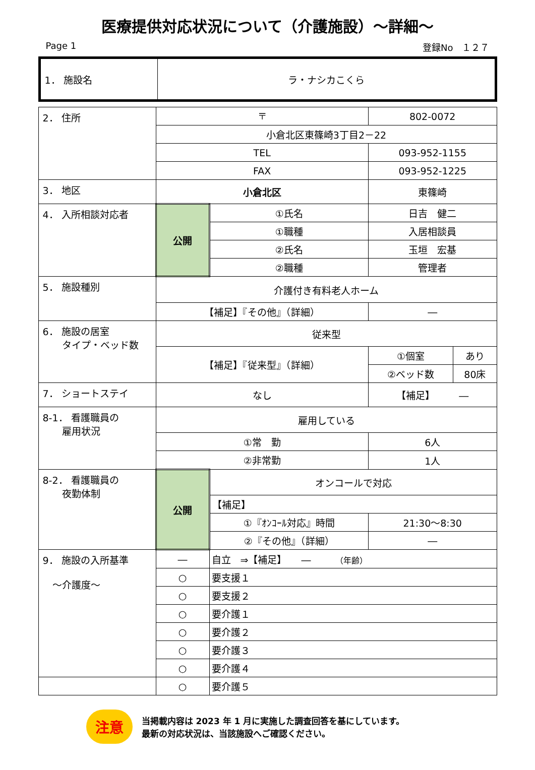医療提供対応状況について（介護施設）～詳細～
Page 1 登録No　１２７
| 1． 施設名 | ラ・ナシカこくら |
| 2． 住所 | 〒 | | 802-0072 | | |
| | 小倉北区東篠崎3丁目2－22 | | | | |
| | TEL | | 093-952-1155 | | |
| | FAX | | 093-952-1225 | | |
| 3． 地区 | 小倉北区 | | 東篠崎 | | |
| 4． 入所相談対応者 | 公開 | ①氏名 | 日吉 健二 | | |
| | | ①職種 | 入居相談員 | | |
| | | ②氏名 | 玉垣 宏基 | | |
| | | ②職種 | 管理者 | | |
| 5． 施設種別 | 介護付き有料老人ホーム | | | | |
| | 【補足】『その他』（詳細） | | | ― | |
| 6． 施設の居室 タイプ・ベッド数 | 従来型 | | | | |
| | 【補足】『従来型』（詳細） | | | ①個室 | あり |
| | | | | ②ベッド数 | 80床 |
| 7． ショートステイ | なし | | 【補足】 ― | | |
| 8-1． 看護職員の 雇用状況 | 雇用している | | | | |
| | ①常 勤 | | 6人 | | |
| | ②非常勤 | | 1人 | | |
| 8-2． 看護職員の 夜勤体制 | 公開 | オンコールで対応 | | | |
| | | 【補足】 | | | |
| | | ①『ｵﾝｺｰﾙ対応』時間 | | 21:30～8:30 | |
| | | ②『その他』（詳細） | | ― | |
| 9． 施設の入所基準 ～介護度～ | ― | 自立 ⇒【補足】 ― （年齢） | | | |
| | ○ | 要支援１ | | | |
| | ○ | 要支援２ | | | |
| | ○ | 要介護１ | | | |
| | ○ | 要介護２ | | | |
| | ○ | 要介護３ | | | |
| | ○ | 要介護４ | | | |
| | ○ | 要介護５ | | | |
注意
当掲載内容は 2023 年 1 月に実施した調査回答を基にしています。
最新の対応状況は、当該施設へご確認ください。